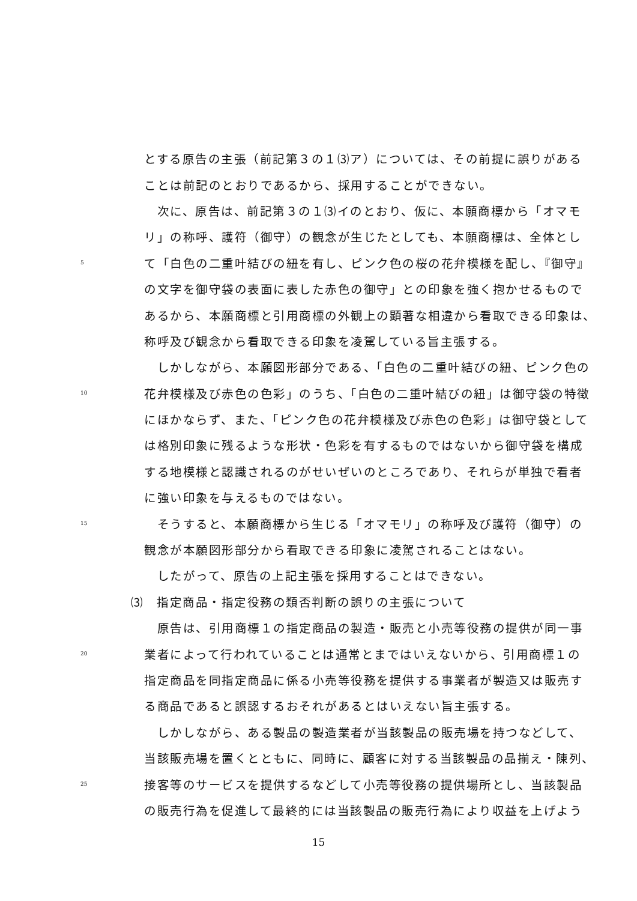とする原告の主張（前記第３の１⑶ア）については、その前提に誤りがある
ことは前記のとおりであるから、採用することができない。
　次に、原告は、前記第３の１⑶イのとおり、仮に、本願商標から「オマモ
リ」の称呼、護符（御守）の観念が生じたとしても、本願商標は、全体とし
5 て「白色の二重叶結びの紐を有し、ピンク色の桜の花弁模様を配し、『御守』
の文字を御守袋の表面に表した赤色の御守」との印象を強く抱かせるもので
あるから、本願商標と引用商標の外観上の顕著な相違から看取できる印象は、
称呼及び観念から看取できる印象を凌駕している旨主張する。
　しかしながら、本願図形部分である、「白色の二重叶結びの紐、ピンク色の
10 花弁模様及び赤色の色彩」のうち、「白色の二重叶結びの紐」は御守袋の特徴
にほかならず、また、「ピンク色の花弁模様及び赤色の色彩」は御守袋として
は格別印象に残るような形状・色彩を有するものではないから御守袋を構成
する地模様と認識されるのがせいぜいのところであり、それらが単独で看者
に強い印象を与えるものではない。
15　そうすると、本願商標から生じる「オマモリ」の称呼及び護符（御守）の
観念が本願図形部分から看取できる印象に凌駕されることはない。
　したがって、原告の上記主張を採用することはできない。
⑶　指定商品・指定役務の類否判断の誤りの主張について
　原告は、引用商標１の指定商品の製造・販売と小売等役務の提供が同一事
20 業者によって行われていることは通常とまではいえないから、引用商標１の
指定商品を同指定商品に係る小売等役務を提供する事業者が製造又は販売す
る商品であると誤認するおそれがあるとはいえない旨主張する。
　しかしながら、ある製品の製造業者が当該製品の販売場を持つなどして、
当該販売場を置くとともに、同時に、顧客に対する当該製品の品揃え・陳列、
25 接客等のサービスを提供するなどして小売等役務の提供場所とし、当該製品
の販売行為を促進して最終的には当該製品の販売行為により収益を上げよう
15